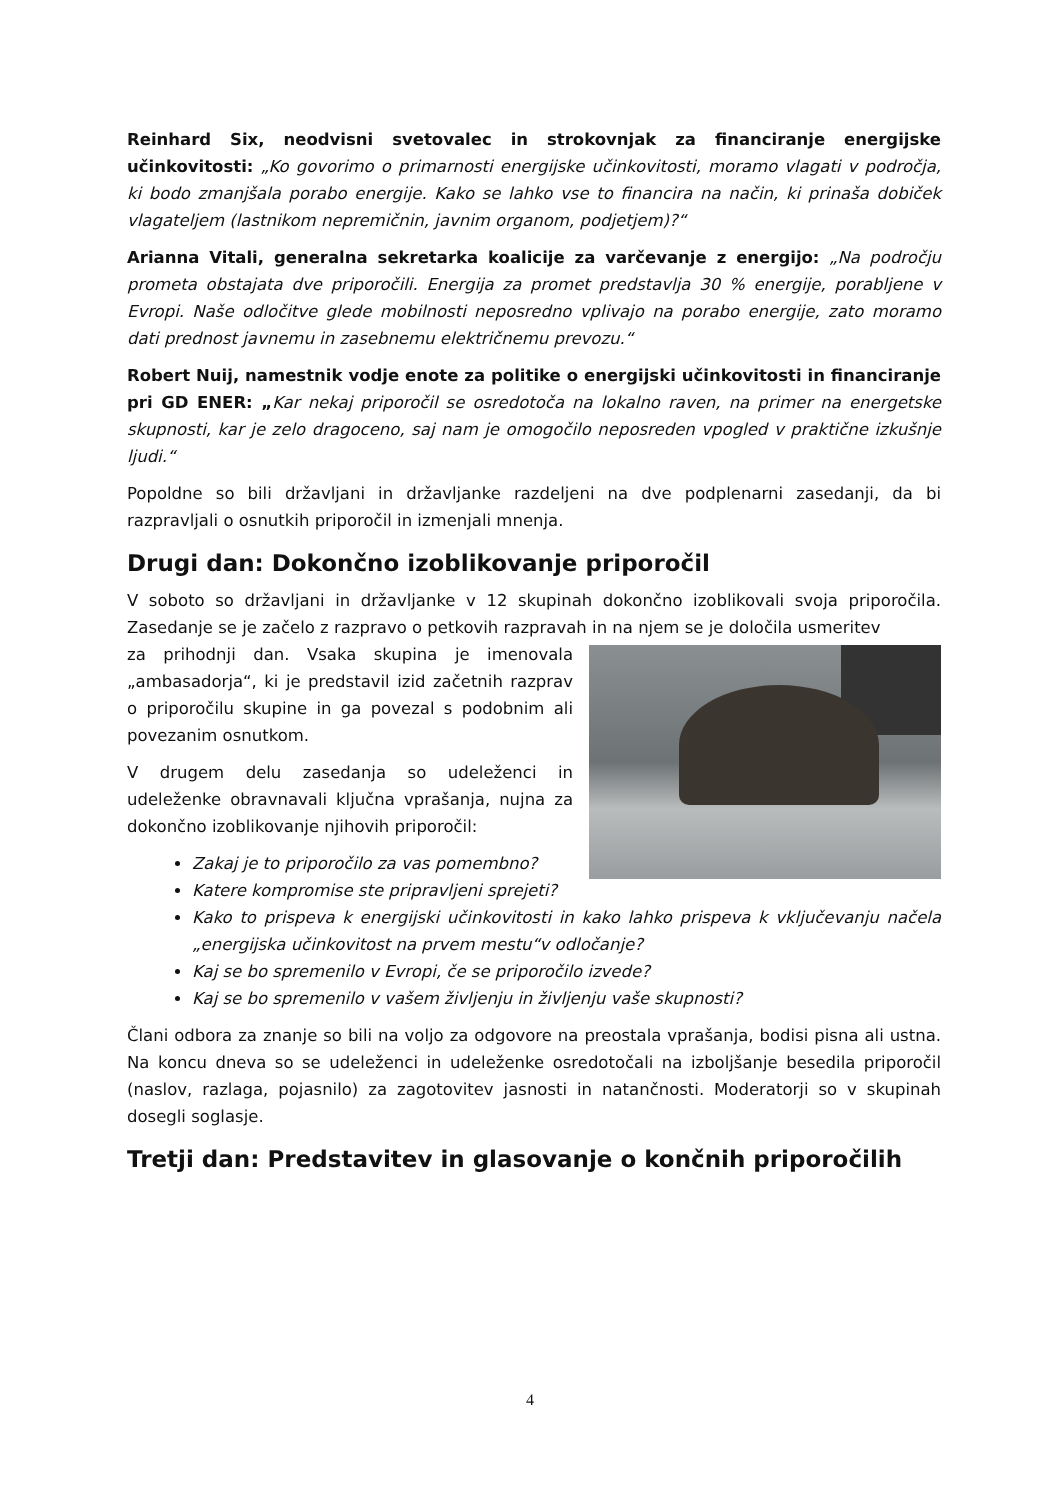Reinhard Six, neodvisni svetovalec in strokovnjak za financiranje energijske učinkovitosti: „Ko govorimo o primarnosti energijske učinkovitosti, moramo vlagati v področja, ki bodo zmanjšala porabo energije. Kako se lahko vse to financira na način, ki prinaša dobiček vlagateljem (lastnikom nepremičnin, javnim organom, podjetjem)?“
Arianna Vitali, generalna sekretarka koalicije za varčevanje z energijo: „Na področju prometa obstajata dve priporočili. Energija za promet predstavlja 30 % energije, porabljene v Evropi. Naše odločitve glede mobilnosti neposredno vplivajo na porabo energije, zato moramo dati prednost javnemu in zasebnemu električnemu prevozu.“
Robert Nuij, namestnik vodje enote za politike o energijski učinkovitosti in financiranje pri GD ENER: „Kar nekaj priporočil se osredotoča na lokalno raven, na primer na energetske skupnosti, kar je zelo dragoceno, saj nam je omogočilo neposreden vpogled v praktične izkušnje ljudi.“
Popoldne so bili državljani in državljanke razdeljeni na dve podplenarni zasedanji, da bi razpravljali o osnutkih priporočil in izmenjali mnenja.
Drugi dan: Dokončno izoblikovanje priporočil
V soboto so državljani in državljanke v 12 skupinah dokončno izoblikovali svoja priporočila. Zasedanje se je začelo z razpravo o petkovih razpravah in na njem se je določila usmeritev
za prihodnji dan. Vsaka skupina je imenovala „ambasadorja“, ki je predstavil izid začetnih razprav o priporočilu skupine in ga povezal s podobnim ali povezanim osnutkom.
V drugem delu zasedanja so udeleženci in udeleženke obravnavali ključna vprašanja, nujna za dokončno izoblikovanje njihovih priporočil:
Zakaj je to priporočilo za vas pomembno?
Katere kompromise ste pripravljeni sprejeti?
Kako to prispeva k energijski učinkovitosti in kako lahko prispeva k vključevanju načela „energijska učinkovitost na prvem mestu“v odločanje?
Kaj se bo spremenilo v Evropi, če se priporočilo izvede?
Kaj se bo spremenilo v vašem življenju in življenju vaše skupnosti?
Člani odbora za znanje so bili na voljo za odgovore na preostala vprašanja, bodisi pisna ali ustna. Na koncu dneva so se udeleženci in udeleženke osredotočali na izboljšanje besedila priporočil (naslov, razlaga, pojasnilo) za zagotovitev jasnosti in natančnosti. Moderatorji so v skupinah dosegli soglasje.
Tretji dan: Predstavitev in glasovanje o končnih priporočilih
4